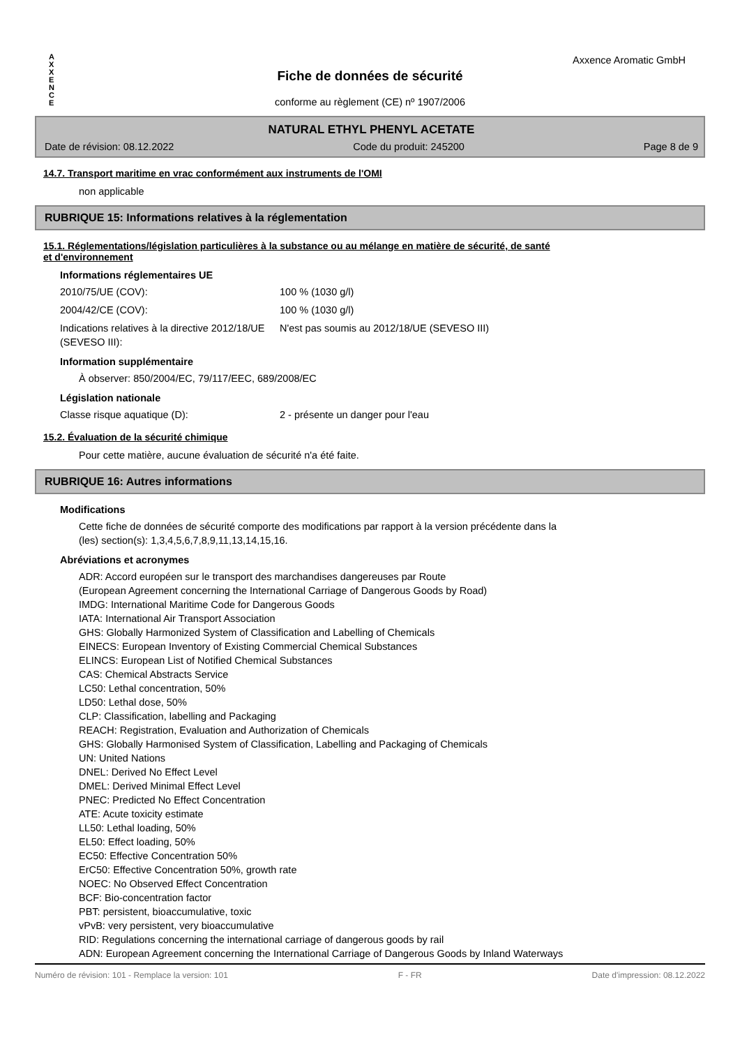A X X E N C E
Axxence Aromatic GmbH
Fiche de données de sécurité
conforme au règlement (CE) nº 1907/2006
NATURAL ETHYL PHENYL ACETATE
Date de révision: 08.12.2022 Code du produit: 245200 Page 8 de 9
14.7. Transport maritime en vrac conformément aux instruments de l'OMI
non applicable
RUBRIQUE 15: Informations relatives à la réglementation
15.1. Réglementations/législation particulières à la substance ou au mélange en matière de sécurité, de santé
et d'environnement
Informations réglementaires UE
2010/75/UE (COV): 100 % (1030 g/l)
2004/42/CE (COV): 100 % (1030 g/l)
Indications relatives à la directive 2012/18/UE (SEVESO III):
N'est pas soumis au 2012/18/UE (SEVESO III)
Information supplémentaire
À observer: 850/2004/EC, 79/117/EEC, 689/2008/EC
Législation nationale
Classe risque aquatique (D): 2 - présente un danger pour l'eau
15.2. Évaluation de la sécurité chimique
Pour cette matière, aucune évaluation de sécurité n'a été faite.
RUBRIQUE 16: Autres informations
Modifications
Cette fiche de données de sécurité comporte des modifications par rapport à la version précédente dans la
(les) section(s): 1,3,4,5,6,7,8,9,11,13,14,15,16.
Abréviations et acronymes
ADR: Accord européen sur le transport des marchandises dangereuses par Route
(European Agreement concerning the International Carriage of Dangerous Goods by Road)
IMDG: International Maritime Code for Dangerous Goods
IATA: International Air Transport Association
GHS: Globally Harmonized System of Classification and Labelling of Chemicals
EINECS: European Inventory of Existing Commercial Chemical Substances
ELINCS: European List of Notified Chemical Substances
CAS: Chemical Abstracts Service
LC50: Lethal concentration, 50%
LD50: Lethal dose, 50%
CLP: Classification, labelling and Packaging
REACH: Registration, Evaluation and Authorization of Chemicals
GHS: Globally Harmonised System of Classification, Labelling and Packaging of Chemicals
UN: United Nations
DNEL: Derived No Effect Level
DMEL: Derived Minimal Effect Level
PNEC: Predicted No Effect Concentration
ATE: Acute toxicity estimate
LL50: Lethal loading, 50%
EL50: Effect loading, 50%
EC50: Effective Concentration 50%
ErC50: Effective Concentration 50%, growth rate
NOEC: No Observed Effect Concentration
BCF: Bio-concentration factor
PBT: persistent, bioaccumulative, toxic
vPvB: very persistent, very bioaccumulative
RID: Regulations concerning the international carriage of dangerous goods by rail
ADN: European Agreement concerning the International Carriage of Dangerous Goods by Inland Waterways
Numéro de révision: 101 - Remplace la version: 101 F - FR Date d'impression: 08.12.2022